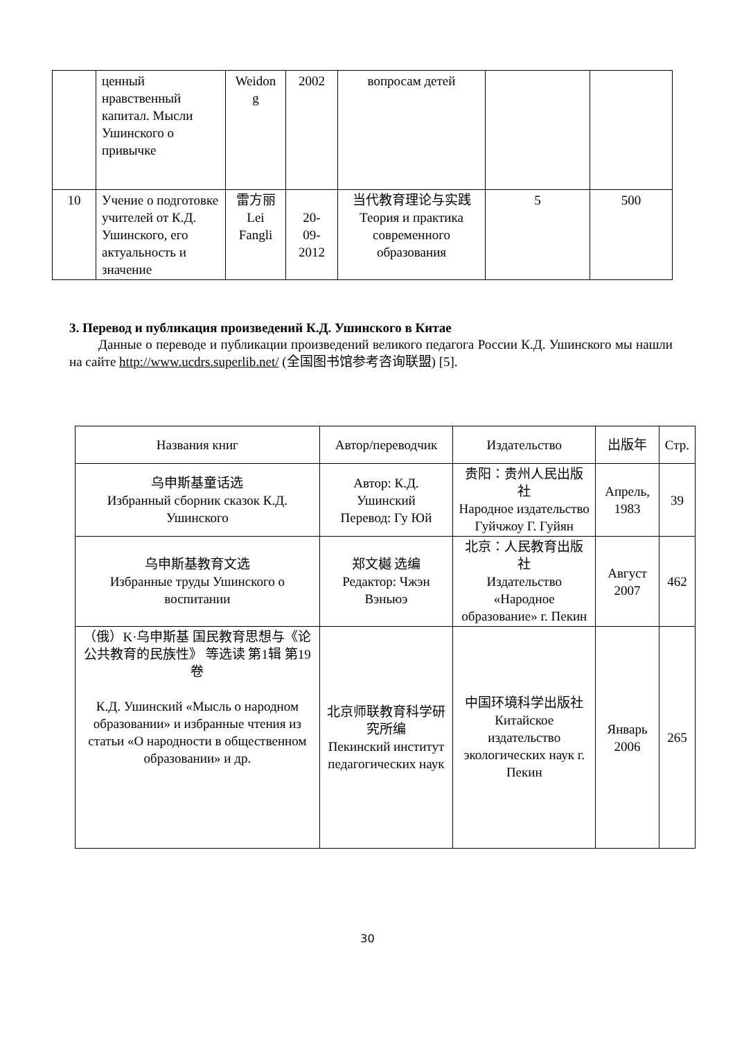| | ценный нравственный капитал. Мысли Ушинского о привычке | Weidon g | 2002 | вопросам детей | | |
| 10 | Учение о подготовке учителей от К.Д. Ушинского, его актуальность и значение | 雷方丽 Lei Fangli | 20- 09- 2012 | 当代教育理论与实践 Теория и практика современного образования | 5 | 500 |
3. Перевод и публикация произведений К.Д. Ушинского в Китае
Данные о переводе и публикации произведений великого педагога России К.Д. Ушинского мы нашли на сайте http://www.ucdrs.superlib.net/ (全国图书馆参考咨询联盟) [5].
| Названия книг | Автор/переводчик | Издательство | 出版年 | Стр. |
| --- | --- | --- | --- | --- |
| 乌申斯基童话选 Избранный сборник сказок К.Д. Ушинского | Автор: К.Д. Ушинский Перевод: Гу Юй | 贵阳：贵州人民出版社 Народное издательство Гуйчжоу Г. Гуйян | Апрель, 1983 | 39 |
| 乌申斯基教育文选 Избранные труды Ушинского о воспитании | 郑文樾 选编 Редактор: Чжэн Вэньюэ | 北京：人民教育出版社 Издательство «Народное образование» г. Пекин | Август 2007 | 462 |
| （俄）K·乌申斯基 国民教育思想与《论公共教育的民族性》 等选读 第1辑 第19卷 К.Д. Ушинский «Мысль о народном образовании» и избранные чтения из статьи «О народности в общественном образовании» и др. | 北京师联教育科学研究所编 Пекинский институт педагогических наук | 中国环境科学出版社 Китайское издательство экологических наук г. Пекин | Январь 2006 | 265 |
30